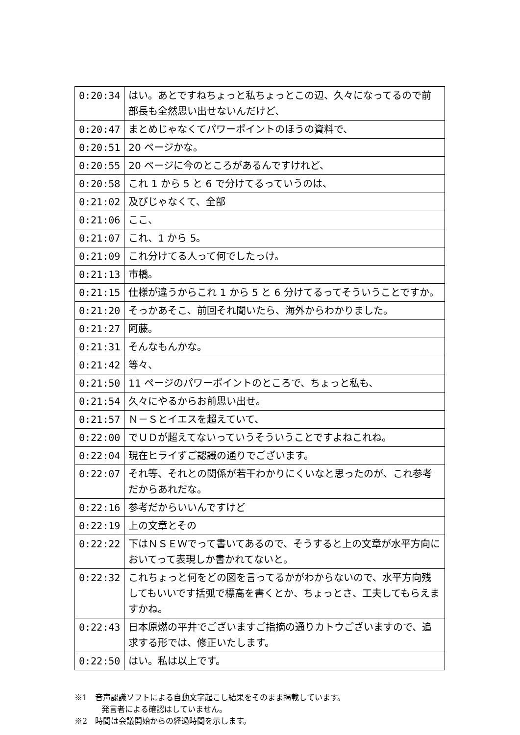| 0:20:34 | はい。あとですねちょっと私ちょっとこの辺、久々になってるので前部長も全然思い出せないんだけど、 |
| 0:20:47 | まとめじゃなくてパワーポイントのほうの資料で、 |
| 0:20:51 | 20 ページかな。 |
| 0:20:55 | 20 ページに今のところがあるんですけれど、 |
| 0:20:58 | これ 1 から 5 と 6 で分けてるっていうのは、 |
| 0:21:02 | 及びじゃなくて、全部 |
| 0:21:06 | ここ、 |
| 0:21:07 | これ、1 から 5。 |
| 0:21:09 | これ分けてる人って何でしたっけ。 |
| 0:21:13 | 市橋。 |
| 0:21:15 | 仕様が違うからこれ 1 から 5 と 6 分けてるってそういうことですか。 |
| 0:21:20 | そっかあそこ、前回それ聞いたら、海外からわかりました。 |
| 0:21:27 | 阿藤。 |
| 0:21:31 | そんなもんかな。 |
| 0:21:42 | 等々、 |
| 0:21:50 | 11 ページのパワーポイントのところで、ちょっと私も、 |
| 0:21:54 | 久々にやるからお前思い出せ。 |
| 0:21:57 | Ｎ－Ｓとイエスを超えていて、 |
| 0:22:00 | でＵＤが超えてないっていうそういうことですよねこれね。 |
| 0:22:04 | 現在ヒライずご認識の通りでございます。 |
| 0:22:07 | それ等、それとの関係が若干わかりにくいなと思ったのが、これ参考だからあれだな。 |
| 0:22:16 | 参考だからいいんですけど |
| 0:22:19 | 上の文章とその |
| 0:22:22 | 下はＮＳＥＷでって書いてあるので、そうすると上の文章が水平方向においてって表現しか書かれてないと。 |
| 0:22:32 | これちょっと何をどの図を言ってるかがわからないので、水平方向残してもいいです括弧で標高を書くとか、ちょっとさ、工夫してもらえますかね。 |
| 0:22:43 | 日本原燃の平井でございますご指摘の通りカトウございますので、追求する形では、修正いたします。 |
| 0:22:50 | はい。私は以上です。 |
※1　音声認識ソフトによる自動文字起こし結果をそのまま掲載しています。
発言者による確認はしていません。
※2　時間は会議開始からの経過時間を示します。